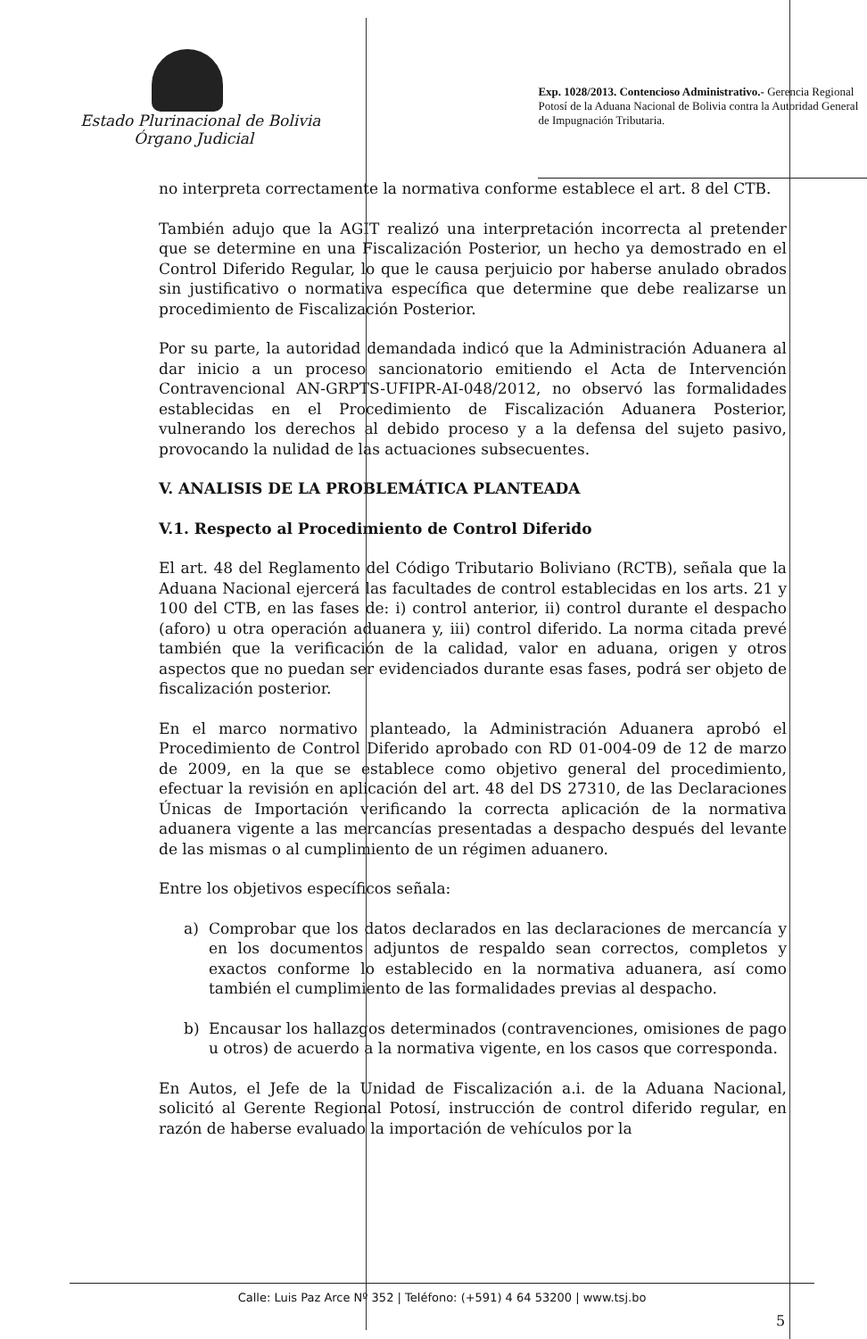Estado Plurinacional de Bolivia
Órgano Judicial
Exp. 1028/2013. Contencioso Administrativo.- Gerencia Regional Potosí de la Aduana Nacional de Bolivia contra la Autoridad General de Impugnación Tributaria.
no interpreta correctamente la normativa conforme establece el art. 8 del CTB.
También adujo que la AGIT realizó una interpretación incorrecta al pretender que se determine en una Fiscalización Posterior, un hecho ya demostrado en el Control Diferido Regular, lo que le causa perjuicio por haberse anulado obrados sin justificativo o normativa específica que determine que debe realizarse un procedimiento de Fiscalización Posterior.
Por su parte, la autoridad demandada indicó que la Administración Aduanera al dar inicio a un proceso sancionatorio emitiendo el Acta de Intervención Contravencional AN-GRPTS-UFIPR-AI-048/2012, no observó las formalidades establecidas en el Procedimiento de Fiscalización Aduanera Posterior, vulnerando los derechos al debido proceso y a la defensa del sujeto pasivo, provocando la nulidad de las actuaciones subsecuentes.
V. ANALISIS DE LA PROBLEMÁTICA PLANTEADA
V.1. Respecto al Procedimiento de Control Diferido
El art. 48 del Reglamento del Código Tributario Boliviano (RCTB), señala que la Aduana Nacional ejercerá las facultades de control establecidas en los arts. 21 y 100 del CTB, en las fases de: i) control anterior, ii) control durante el despacho (aforo) u otra operación aduanera y, iii) control diferido. La norma citada prevé también que la verificación de la calidad, valor en aduana, origen y otros aspectos que no puedan ser evidenciados durante esas fases, podrá ser objeto de fiscalización posterior.
En el marco normativo planteado, la Administración Aduanera aprobó el Procedimiento de Control Diferido aprobado con RD 01-004-09 de 12 de marzo de 2009, en la que se establece como objetivo general del procedimiento, efectuar la revisión en aplicación del art. 48 del DS 27310, de las Declaraciones Únicas de Importación verificando la correcta aplicación de la normativa aduanera vigente a las mercancías presentadas a despacho después del levante de las mismas o al cumplimiento de un régimen aduanero.
Entre los objetivos específicos señala:
a) Comprobar que los datos declarados en las declaraciones de mercancía y en los documentos adjuntos de respaldo sean correctos, completos y exactos conforme lo establecido en la normativa aduanera, así como también el cumplimiento de las formalidades previas al despacho.
b) Encausar los hallazgos determinados (contravenciones, omisiones de pago u otros) de acuerdo a la normativa vigente, en los casos que corresponda.
En Autos, el Jefe de la Unidad de Fiscalización a.i. de la Aduana Nacional, solicitó al Gerente Regional Potosí, instrucción de control diferido regular, en razón de haberse evaluado la importación de vehículos por la
Calle: Luis Paz Arce Nº 352 | Teléfono: (+591) 4 64 53200 | www.tsj.bo
5